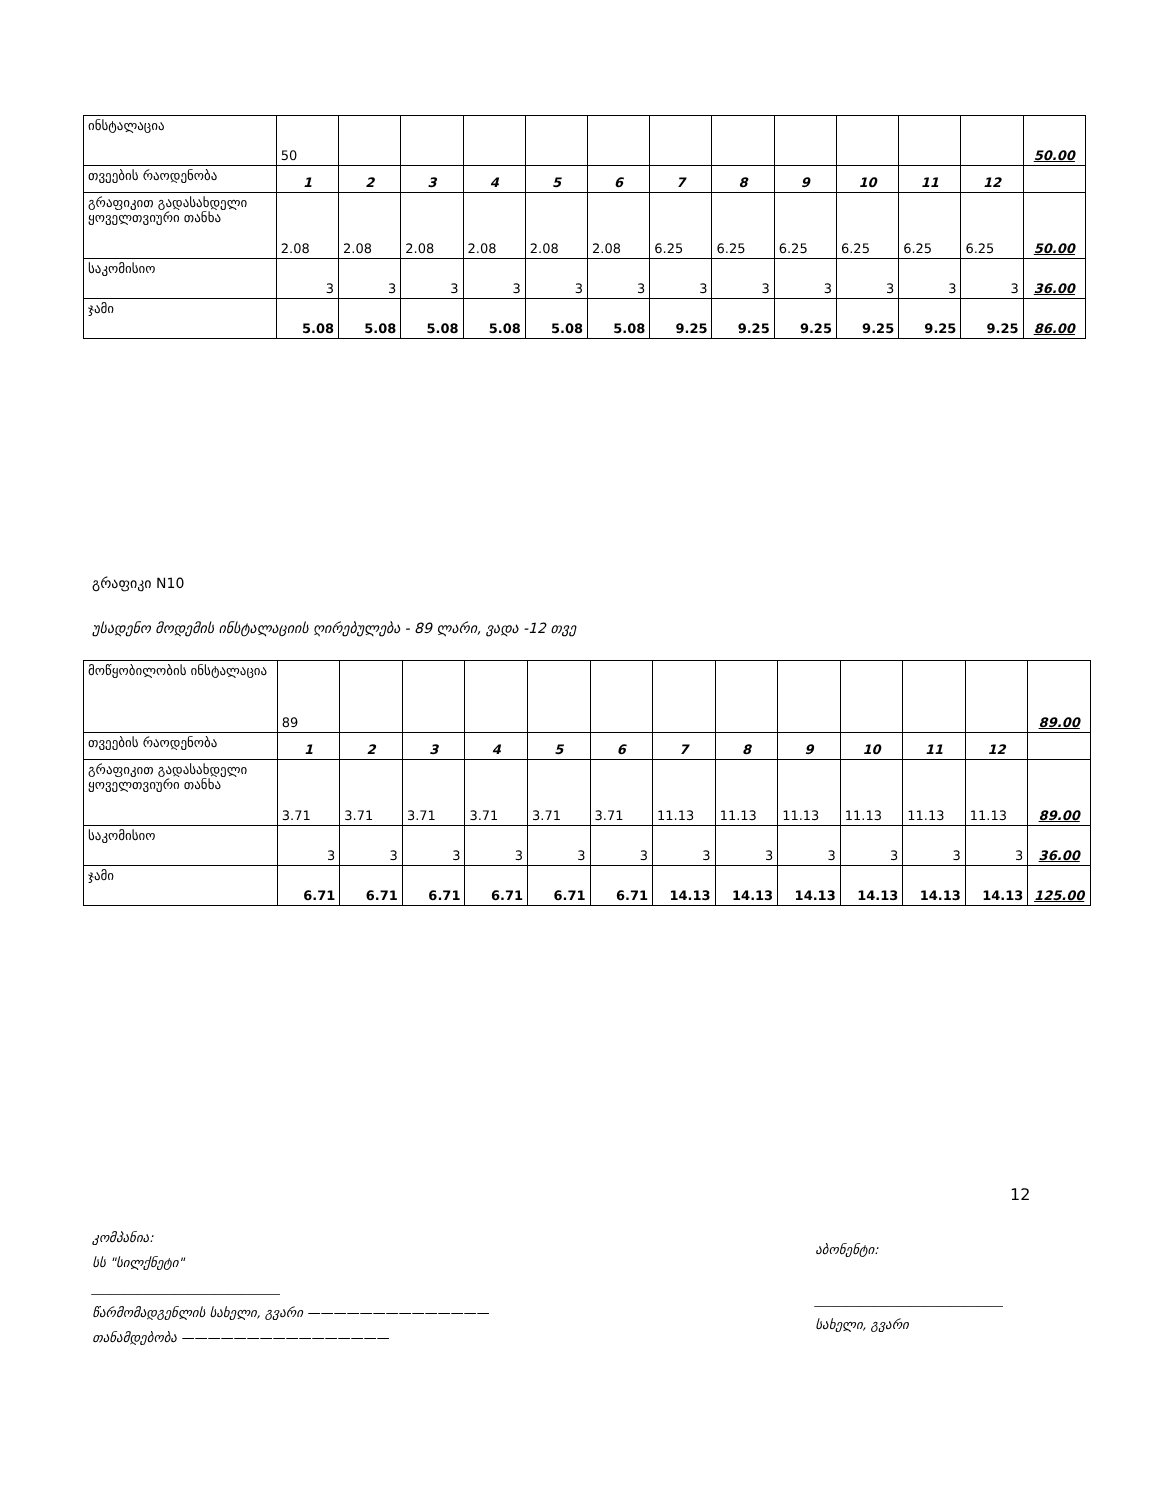| ინსტალაცია | 50 | | | | | | | | | | | | 50.00 |
| თვეების რაოდენობა | 1 | 2 | 3 | 4 | 5 | 6 | 7 | 8 | 9 | 10 | 11 | 12 | |
| გრაფიკით გადასახდელი ყოველთვიური თანხა | 2.08 | 2.08 | 2.08 | 2.08 | 2.08 | 2.08 | 6.25 | 6.25 | 6.25 | 6.25 | 6.25 | 6.25 | 50.00 |
| საკომისიო | 3 | 3 | 3 | 3 | 3 | 3 | 3 | 3 | 3 | 3 | 3 | 3 | 36.00 |
| ჯამი | 5.08 | 5.08 | 5.08 | 5.08 | 5.08 | 5.08 | 9.25 | 9.25 | 9.25 | 9.25 | 9.25 | 9.25 | 86.00 |
გრაფიკი N10
უსადენო მოდემის ინსტალაციის ღირებულება - 89 ლარი, ვადა -12 თვე
| მოწყობილობის ინსტალაცია | 89 | | | | | | | | | | | | 89.00 |
| თვეების რაოდენობა | 1 | 2 | 3 | 4 | 5 | 6 | 7 | 8 | 9 | 10 | 11 | 12 | |
| გრაფიკით გადასახდელი ყოველთვიური თანხა | 3.71 | 3.71 | 3.71 | 3.71 | 3.71 | 3.71 | 11.13 | 11.13 | 11.13 | 11.13 | 11.13 | 11.13 | 89.00 |
| საკომისიო | 3 | 3 | 3 | 3 | 3 | 3 | 3 | 3 | 3 | 3 | 3 | 3 | 36.00 |
| ჯამი | 6.71 | 6.71 | 6.71 | 6.71 | 6.71 | 6.71 | 14.13 | 14.13 | 14.13 | 14.13 | 14.13 | 14.13 | 125.00 |
12
კომპანია:
სს "სილქნეტი"
_____________________________
წარმომადგენლის სახელი, გვარი ——————————————
თანამდებობა ————————————————
აბონენტი:
_____________________________
სახელი, გვარი